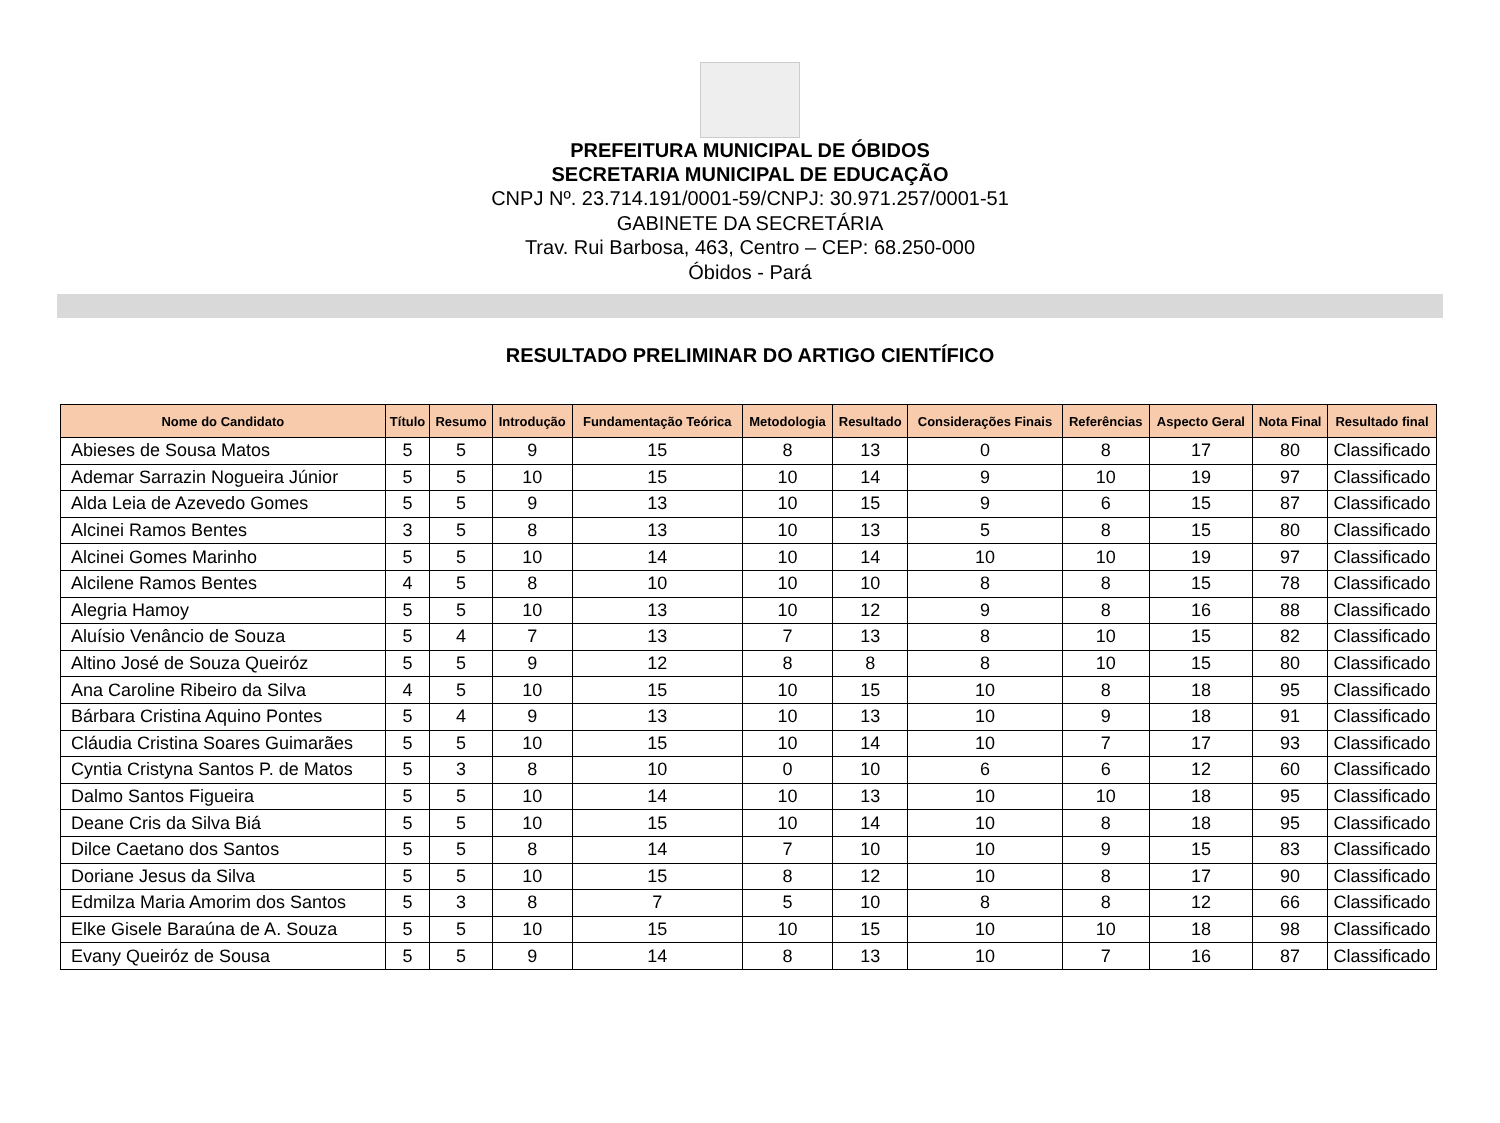PREFEITURA MUNICIPAL DE ÓBIDOS
SECRETARIA MUNICIPAL DE EDUCAÇÃO
CNPJ Nº. 23.714.191/0001-59/CNPJ: 30.971.257/0001-51
GABINETE DA SECRETÁRIA
Trav. Rui Barbosa, 463, Centro – CEP: 68.250-000
Óbidos - Pará
RESULTADO PRELIMINAR DO ARTIGO CIENTÍFICO
| Nome do Candidato | Título | Resumo | Introdução | Fundamentação Teórica | Metodologia | Resultado | Considerações Finais | Referências | Aspecto Geral | Nota Final | Resultado final |
| --- | --- | --- | --- | --- | --- | --- | --- | --- | --- | --- | --- |
| Abieses de Sousa Matos | 5 | 5 | 9 | 15 | 8 | 13 | 0 | 8 | 17 | 80 | Classificado |
| Ademar Sarrazin Nogueira Júnior | 5 | 5 | 10 | 15 | 10 | 14 | 9 | 10 | 19 | 97 | Classificado |
| Alda Leia de Azevedo Gomes | 5 | 5 | 9 | 13 | 10 | 15 | 9 | 6 | 15 | 87 | Classificado |
| Alcinei Ramos Bentes | 3 | 5 | 8 | 13 | 10 | 13 | 5 | 8 | 15 | 80 | Classificado |
| Alcinei Gomes Marinho | 5 | 5 | 10 | 14 | 10 | 14 | 10 | 10 | 19 | 97 | Classificado |
| Alcilene Ramos Bentes | 4 | 5 | 8 | 10 | 10 | 10 | 8 | 8 | 15 | 78 | Classificado |
| Alegria Hamoy | 5 | 5 | 10 | 13 | 10 | 12 | 9 | 8 | 16 | 88 | Classificado |
| Aluísio Venâncio de Souza | 5 | 4 | 7 | 13 | 7 | 13 | 8 | 10 | 15 | 82 | Classificado |
| Altino José de Souza Queiróz | 5 | 5 | 9 | 12 | 8 | 8 | 8 | 10 | 15 | 80 | Classificado |
| Ana Caroline Ribeiro da Silva | 4 | 5 | 10 | 15 | 10 | 15 | 10 | 8 | 18 | 95 | Classificado |
| Bárbara Cristina Aquino Pontes | 5 | 4 | 9 | 13 | 10 | 13 | 10 | 9 | 18 | 91 | Classificado |
| Cláudia Cristina Soares Guimarães | 5 | 5 | 10 | 15 | 10 | 14 | 10 | 7 | 17 | 93 | Classificado |
| Cyntia Cristyna Santos P. de Matos | 5 | 3 | 8 | 10 | 0 | 10 | 6 | 6 | 12 | 60 | Classificado |
| Dalmo Santos Figueira | 5 | 5 | 10 | 14 | 10 | 13 | 10 | 10 | 18 | 95 | Classificado |
| Deane Cris da Silva Biá | 5 | 5 | 10 | 15 | 10 | 14 | 10 | 8 | 18 | 95 | Classificado |
| Dilce Caetano dos Santos | 5 | 5 | 8 | 14 | 7 | 10 | 10 | 9 | 15 | 83 | Classificado |
| Doriane Jesus da Silva | 5 | 5 | 10 | 15 | 8 | 12 | 10 | 8 | 17 | 90 | Classificado |
| Edmilza Maria Amorim dos Santos | 5 | 3 | 8 | 7 | 5 | 10 | 8 | 8 | 12 | 66 | Classificado |
| Elke Gisele Baraúna de A. Souza | 5 | 5 | 10 | 15 | 10 | 15 | 10 | 10 | 18 | 98 | Classificado |
| Evany Queiróz de Sousa | 5 | 5 | 9 | 14 | 8 | 13 | 10 | 7 | 16 | 87 | Classificado |